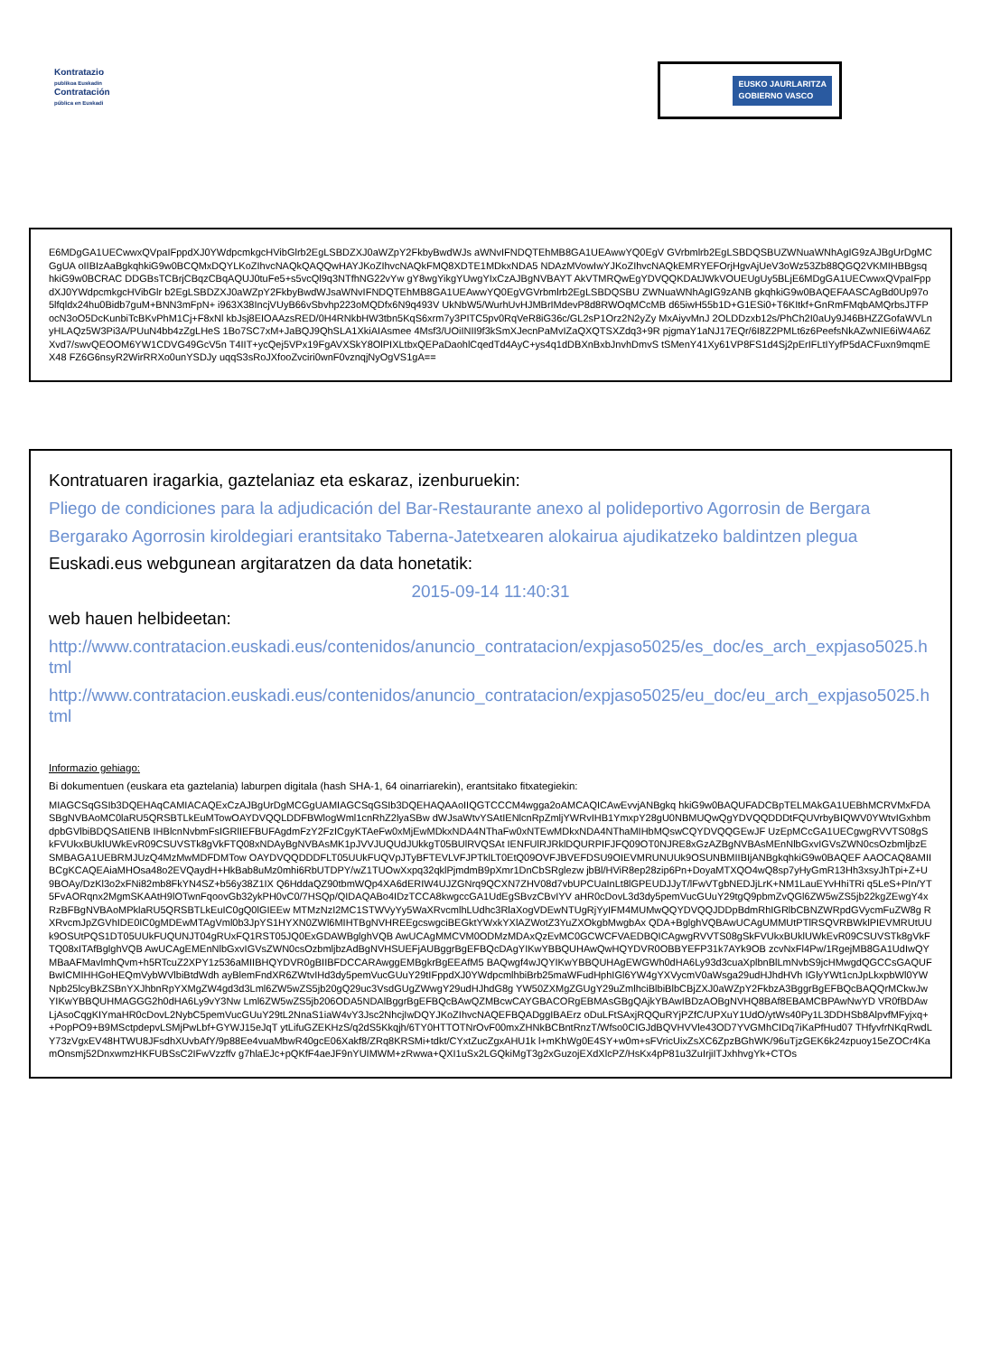Kontratazio
publikoa Euskadin
Contratación
pública en Euskadi
EUSKO JAURLARITZA
GOBIERNO VASCO
E6MDgGA1UECwwxQVpaIFppdXJ0YWdpcmkgcHVibGlrb2EgLSBDZXJ0aWZpY2FkbyBwdWJs aWNvIFNDQTEhMB8GA1UEAwwYQ0EgV GVrbmlrb2EgLSBDQSBUZWNuaWNhAgIG9zAJBgUrDgMCGgUA oIIBIzAaBgkqhkiG9w0BCQMxDQYLKoZIhvcNAQkQAQQwHAYJKoZIhvcNAQkFMQ8XDTE1MDkxNDA5 NDAzMVowIwYJKoZIhvcNAQkEMRYEFOrjHgvAjUeV3oWz53Zb88QGQ2VKMIHBBgsqhkiG9w0BCRAC DDGBsTCBrjCBqzCBqAQUJ0tuFe5+s5vcQl9q3NTfhNG22vYw gY8wgYikgYUwgYIxCzAJBgNVBAYT AkVTMRQwEgYDVQQKDAtJWkVOUEUgUy5BLjE6MDgGA1UECwwxQVpaIFppdXJ0YWdpcmkgcHVibGlr b2EgLSBDZXJ0aWZpY2FkbyBwdWJsaWNvIFNDQTEhMB8GA1UEAwwYQ0EgVGVrbmlrb2EgLSBDQSBU ZWNuaWNhAgIG9zANB gkqhkiG9w0BAQEFAASCAgBd0Up97o5lfqldx24hu0Bidb7guM+BNN3mFpN+ i963X38IncjVUyB66vSbvhp223oMQDfx6N9q493V UkNbW5/WurhUvHJMBrIMdevP8d8RWOqMCcMB d65iwH55b1D+G1ESi0+T6KItkf+GnRmFMqbAMQrbsJTFPocN3oO5DcKunbiTcBKvPhM1Cj+F8xNl kbJsj8EIOAAzsRED/0H4RNkbHW3tbn5KqS6xrm7y3PITC5pv0RqVeR8iG36c/GL2sP1Orz2N2yZy MxAiyvMnJ 2OLDDzxb12s/PhCh2I0aUy9J46BHZZGofaWVLnyHLAQz5W3Pi3A/PUuN4bb4zZgLHeS 1Bo7SC7xM+JaBQJ9QhSLA1XkiAIAsmee 4Msf3/UOiINII9f3kSmXJecnPaMvIZaQXQTSXZdq3+9R pjgmaY1aNJ17EQr/6I8Z2PMLt6z6PeefsNkAZwNIE6iW4A6ZXvd7/swvQEOOM6YW1CDVG49GcV5n T4IIT+ycQej5VPx19FgAVXSkY8OlPIXLtbxQEPaDaohlCqedTd4AyC+ys4q1dDBXnBxbJnvhDmvS tSMenY41Xy61VP8FS1d4Sj2pErIFLtIYyfP5dACFuxn9mqmEX48 FZ6G6nsyR2WirRRXo0unYSDJy uqqS3sRoJXfooZvciri0wnF0vznqjNyOgVS1gA==
Kontratuaren iragarkia, gaztelaniaz eta eskaraz, izenburuekin:
Pliego de condiciones para la adjudicación del Bar-Restaurante anexo al polideportivo Agorrosin de Bergara
Bergarako Agorrosin kiroldegiari erantsitako Taberna-Jatetxearen alokairua ajudikatzeko baldintzen plegua
Euskadi.eus webgunean argitaratzen da data honetatik:
2015-09-14 11:40:31
web hauen helbideetan:
http://www.contratacion.euskadi.eus/contenidos/anuncio_contratacion/expjaso5025/es_doc/es_arch_expjaso5025.html
http://www.contratacion.euskadi.eus/contenidos/anuncio_contratacion/expjaso5025/eu_doc/eu_arch_expjaso5025.html
Informazio gehiago:
Bi dokumentuen (euskara eta gaztelania) laburpen digitala (hash SHA-1, 64 oinarriarekin), erantsitako fitxategiekin:
MIAGCSqGSIb3DQEHAqCAMIACAQExCzAJBgUrDgMCGgUAMIAGCSqGSIb3DQEHAQAAoIIQGTCCCM4wgga2oAMCAQICAwEvvjANBgkq hkiG9w0BAQUFADCBpTELMAkGA1UEBhMCRVMxFDASBgNVBAoMC0laRU5QRSBTLkEuMTowOAYDVQQLDDFBWlogWml1cnRhZ2lyaSBw dWJsaWtvYSAtIENlcnRpZmljYWRvIHB1YmxpY28gU0NBMUQwQgYDVQQDDDtFQUVrbyBIQWV0YWtvIGxhbmdpbGVlbiBDQSAtIENB IHBlcnNvbmFsIGRlIEFBUFAgdmFzY2FzICgyKTAeFw0xMjEwMDkxNDA4NThaFw0xNTEwMDkxNDA4NThaMIHbMQswCQYDVQQGEwJF UzEpMCcGA1UECgwgRVVTS08gSkFVUkxBUklUWkEvR09CSUVSTk8gVkFTQ08xNDAyBgNVBAsMK1pJVVJUQUdJUkkgT05BUlRVQSAt IENFUlRJRklDQURPIFJFQ09OT0NJRE8xGzAZBgNVBAsMEnNlbGxvIGVsZWN0csOzbmljbzESMBAGA1UEBRMJUzQ4MzMwMDFDMTow OAYDVQQDDDFLT05UUkFUQVpJTyBFTEVLVFJPTklLT0EtQ09OVFJBVEFDSU9OIEVMRUNUUk9OSUNBMIIBIjANBgkqhkiG9w0BAQEF AAOCAQ8AMIIBCgKCAQEAiaMHOsa48o2EVQaydH+HkBab8uMz0mhi6RbUTDPY/wZ1TUOwXxpq32qklPjmdmB9pXmr1DnCbSRglezw jbBl/HViR8ep28zip6Pn+DoyaMTXQO4wQ8sp7yHyGmR13Hh3xsyJhTpi+Z+U9BOAy/DzKl3o2xFNi82mb8FkYN4SZ+b56y38Z1IX Q6HddaQZ90tbmWQp4XA6dERIW4UJZGNrq9QCXN7ZHV08d7vbUPCUaInLt8lGPEUDJJyT/lFwVTgbNEDJjLrK+NM1LauEYvHhiTRi q5LeS+PIn/YT5FvAORqnx2MgmSKAAtH9lOTwnFqoovGb32ykPH0vC0/7HSQp/QIDAQABo4IDzTCCA8kwgccGA1UdEgSBvzCBvIYV aHR0cDovL3d3dy5pemVucGUuY29tgQ9pbmZvQGl6ZW5wZS5jb22kgZEwgY4xRzBFBgNVBAoMPklaRU5QRSBTLkEuIC0gQ0lGIEEw MTMzNzI2MC1STWVyYy5WaXRvcmlhLUdhc3RlaXogVDEwNTUgRjYyIFM4MUMwQQYDVQQJDDpBdmRhIGRlbCBNZWRpdGVycmFuZW8g RXRvcmJpZGVhIDE0IC0gMDEwMTAgVml0b3JpYS1HYXN0ZWl6MIHTBgNVHREEgcswgciBEGktYWxkYXlAZWotZ3YuZXOkgbMwgbAx QDA+BglghVQBAwUCAgUMMUtPTlRSQVRBWklPIEVMRUtUUk9OSUtPQS1DT05UUkFUQUNJT04gRUxFQ1RST05JQ0ExGDAWBglghVQB AwUCAgMMCVM0ODMzMDAxQzEvMC0GCWCFVAEDBQICAgwgRVVTS08gSkFVUkxBUklUWkEvR09CSUVSTk8gVkFTQ08xITAfBglghVQB AwUCAgEMEnNlbGxvIGVsZWN0csOzbmljbzAdBgNVHSUEFjAUBggrBgEFBQcDAgYIKwYBBQUHAwQwHQYDVR0OBBYEFP31k7AYk9OB zcvNxFl4Pw/1RgejMB8GA1UdIwQYMBaAFMavlmhQvm+h5RTcuZ2XPY1z536aMIIBHQYDVR0gBIIBFDCCARAwggEMBgkrBgEEAfM5 BAQwgf4wJQYIKwYBBQUHAgEWGWh0dHA6Ly93d3cuaXplbnBlLmNvbS9jcHMwgdQGCCsGAQUFBwICMIHHGoHEQmVybWVlbiBtdWdh ayBlemFndXR6ZWtvIHd3dy5pemVucGUuY29tIFppdXJ0YWdpcmlhbiBrb25maWFudHphIGl6YW4gYXVycmV0aWsga29udHJhdHVh IGlyYWt1cnJpLkxpbWl0YWNpb25lcyBkZSBnYXJhbnRpYXMgZW4gd3d3Lml6ZW5wZS5jb20gQ29uc3VsdGUgZWwgY29udHJhdG8g YW50ZXMgZGUgY29uZmlhciBlbiBlbCBjZXJ0aWZpY2FkbzA3BggrBgEFBQcBAQQrMCkwJwYIKwYBBQUHMAGGG2h0dHA6Ly9vY3Nw Lml6ZW5wZS5jb206ODA5NDAlBggrBgEFBQcBAwQZMBcwCAYGBACORgEBMAsGBgQAjkYBAwIBDzAOBgNVHQ8BAf8EBAMCBPAwNwYD VR0fBDAwLjAsoCqgKIYmaHR0cDovL2NybC5pemVucGUuY29tL2NnaS1iaW4vY3Jsc2NhcjIwDQYJKoZIhvcNAQEFBQADggIBAErz oDuLFtSAxjRQQuRYjPZfC/UPXuY1UdO/ytWs40Py1L3DDHSb8AlpvfMFyjxq++PopPO9+B9MSctpdepvLSMjPwLbf+GYWJ15eJqT ytLifuGZEKHzS/q2dS5Kkqjh/6TY0HTTOTNrOvF00mxZHNkBCBntRnzT/Wfso0CIGJdBQVHVVle43OD7YVGMhCIDq7iKaPfHud07 THfyvfrNKqRwdLY73zVgxEV48HTWU8JFsdhXUvbAfY/9p88Ee4vuaMbwR40gcE06Xakf8/ZRq8KRSMi+tdkt/CYxtZucZgxAHU1k l+mKhWg0E4SY+w0m+sFVricUixZsXC6ZpzBGhWK/96uTjzGEK6k24zpuoy15eZOCr4KamOnsmj52DnxwmzHKFUBSsC2IFwVzzffv g7hlaEJc+pQKfF4aeJF9nYUIMWM+zRwwa+QXI1uSx2LGQkiMgT3g2xGuzojEXdXlcPZ/HsKx4pP81u3ZuIrjiITJxhhvgYk+CTOs